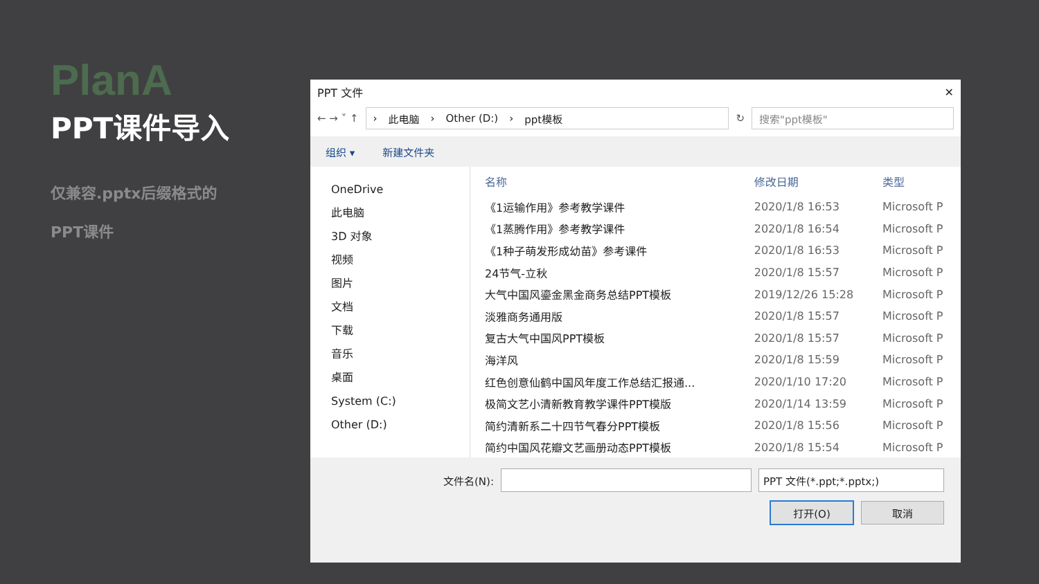PlanA
PPT课件导入
仅兼容.pptx后缀格式的
PPT课件
PPT 文件 ✕
← → ˅ ↑
› 此电脑 › Other (D:) › ppt模板
↻
搜索"ppt模板"
组织 ▾ 新建文件夹
OneDrive
此电脑
3D 对象
视频
图片
文档
下载
音乐
桌面
System (C:)
Other (D:)
| 名称 | 修改日期 | 类型 |
| --- | --- | --- |
| 《1运输作用》参考教学课件 | 2020/1/8 16:53 | Microsoft P |
| 《1蒸腾作用》参考教学课件 | 2020/1/8 16:54 | Microsoft P |
| 《1种子萌发形成幼苗》参考课件 | 2020/1/8 16:53 | Microsoft P |
| 24节气-立秋 | 2020/1/8 15:57 | Microsoft P |
| 大气中国风鎏金黑金商务总结PPT模板 | 2019/12/26 15:28 | Microsoft P |
| 淡雅商务通用版 | 2020/1/8 15:57 | Microsoft P |
| 复古大气中国风PPT模板 | 2020/1/8 15:57 | Microsoft P |
| 海洋风 | 2020/1/8 15:59 | Microsoft P |
| 红色创意仙鹤中国风年度工作总结汇报通... | 2020/1/10 17:20 | Microsoft P |
| 极简文艺小清新教育教学课件PPT模版 | 2020/1/14 13:59 | Microsoft P |
| 简约清新系二十四节气春分PPT模板 | 2020/1/8 15:56 | Microsoft P |
| 简约中国风花瓣文艺画册动态PPT模板 | 2020/1/8 15:54 | Microsoft P |
文件名(N):
PPT 文件(*.ppt;*.pptx;)
打开(O) 取消